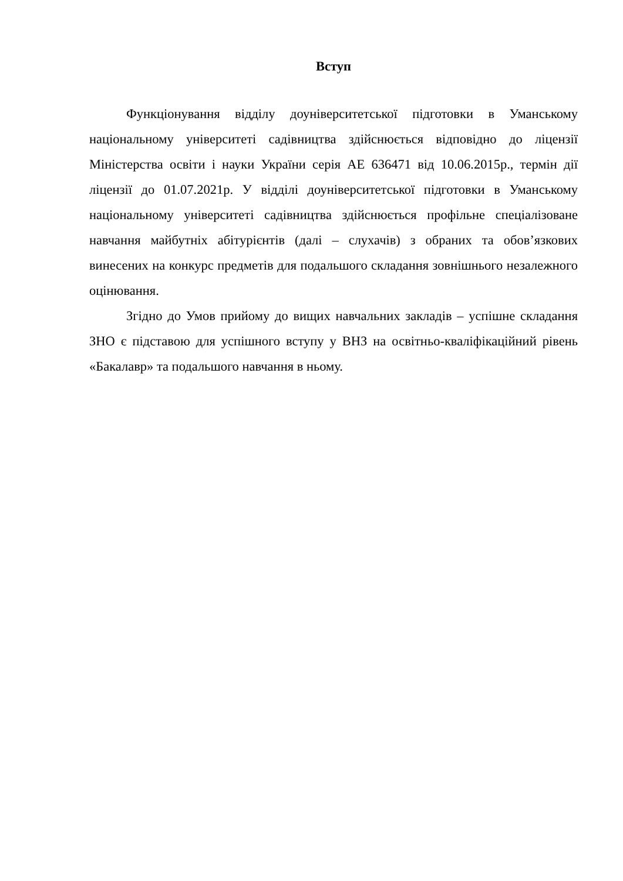Вступ
Функціонування відділу доуніверситетської підготовки в Уманському національному університеті садівництва здійснюється відповідно до ліцензії Міністерства освіти і науки України серія АЕ 636471 від 10.06.2015р., термін дії ліцензії до 01.07.2021р. У відділі доуніверситетської підготовки в Уманському національному університеті садівництва здійснюється профільне спеціалізоване навчання майбутніх абітурієнтів (далі – слухачів) з обраних та обов’язкових винесених на конкурс предметів для подальшого складання зовнішнього незалежного оцінювання.
Згідно до Умов прийому до вищих навчальних закладів – успішне складання ЗНО є підставою для успішного вступу у ВНЗ на освітньо-кваліфікаційний рівень «Бакалавр» та подальшого навчання в ньому.